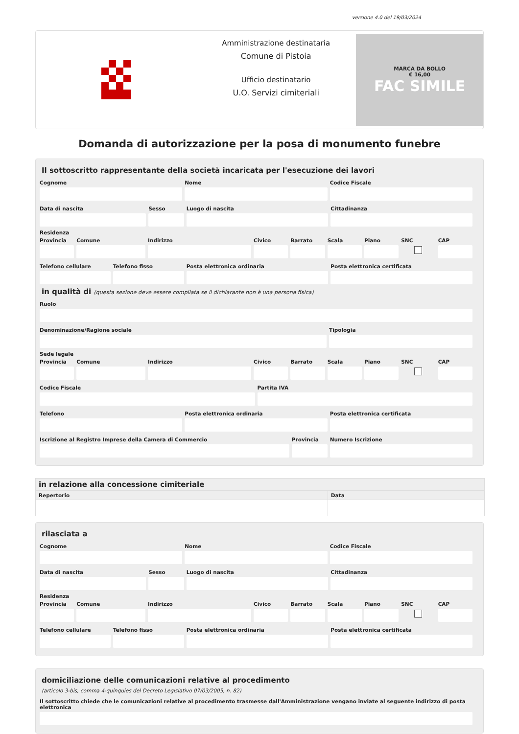versione 4.0 del 19/03/2024
Amministrazione destinataria
Comune di Pistoia
Ufficio destinatario
U.O. Servizi cimiteriali
MARCA DA BOLLO
€ 16,00
FAC SIMILE
Domanda di autorizzazione per la posa di monumento funebre
Il sottoscritto rappresentante della società incaricata per l'esecuzione dei lavori
Cognome Nome Codice Fiscale
Data di nascita Sesso Luogo di nascita Cittadinanza
Residenza
Provincia Comune Indirizzo Civico Barrato Scala Piano SNC CAP
Telefono cellulare Telefono fisso Posta elettronica ordinaria Posta elettronica certificata
in qualità di (questa sezione deve essere compilata se il dichiarante non è una persona fisica)
Ruolo
Denominazione/Ragione sociale Tipologia
Sede legale
Provincia Comune Indirizzo Civico Barrato Scala Piano SNC CAP
Codice Fiscale Partita IVA
Telefono Posta elettronica ordinaria Posta elettronica certificata
Iscrizione al Registro Imprese della Camera di Commercio
Provincia Numero Iscrizione
| in relazione alla concessione cimiteriale | |
| --- | --- |
| Repertorio | Data |
rilasciata a
Cognome Nome Codice Fiscale
Data di nascita Sesso Luogo di nascita Cittadinanza
Residenza
Provincia Comune Indirizzo Civico Barrato Scala Piano SNC CAP
Telefono cellulare Telefono fisso Posta elettronica ordinaria Posta elettronica certificata
domiciliazione delle comunicazioni relative al procedimento
(articolo 3-bis, comma 4-quinquies del Decreto Legislativo 07/03/2005, n. 82)
Il sottoscritto chiede che le comunicazioni relative al procedimento trasmesse dall'Amministrazione vengano inviate al seguente indirizzo di posta elettronica